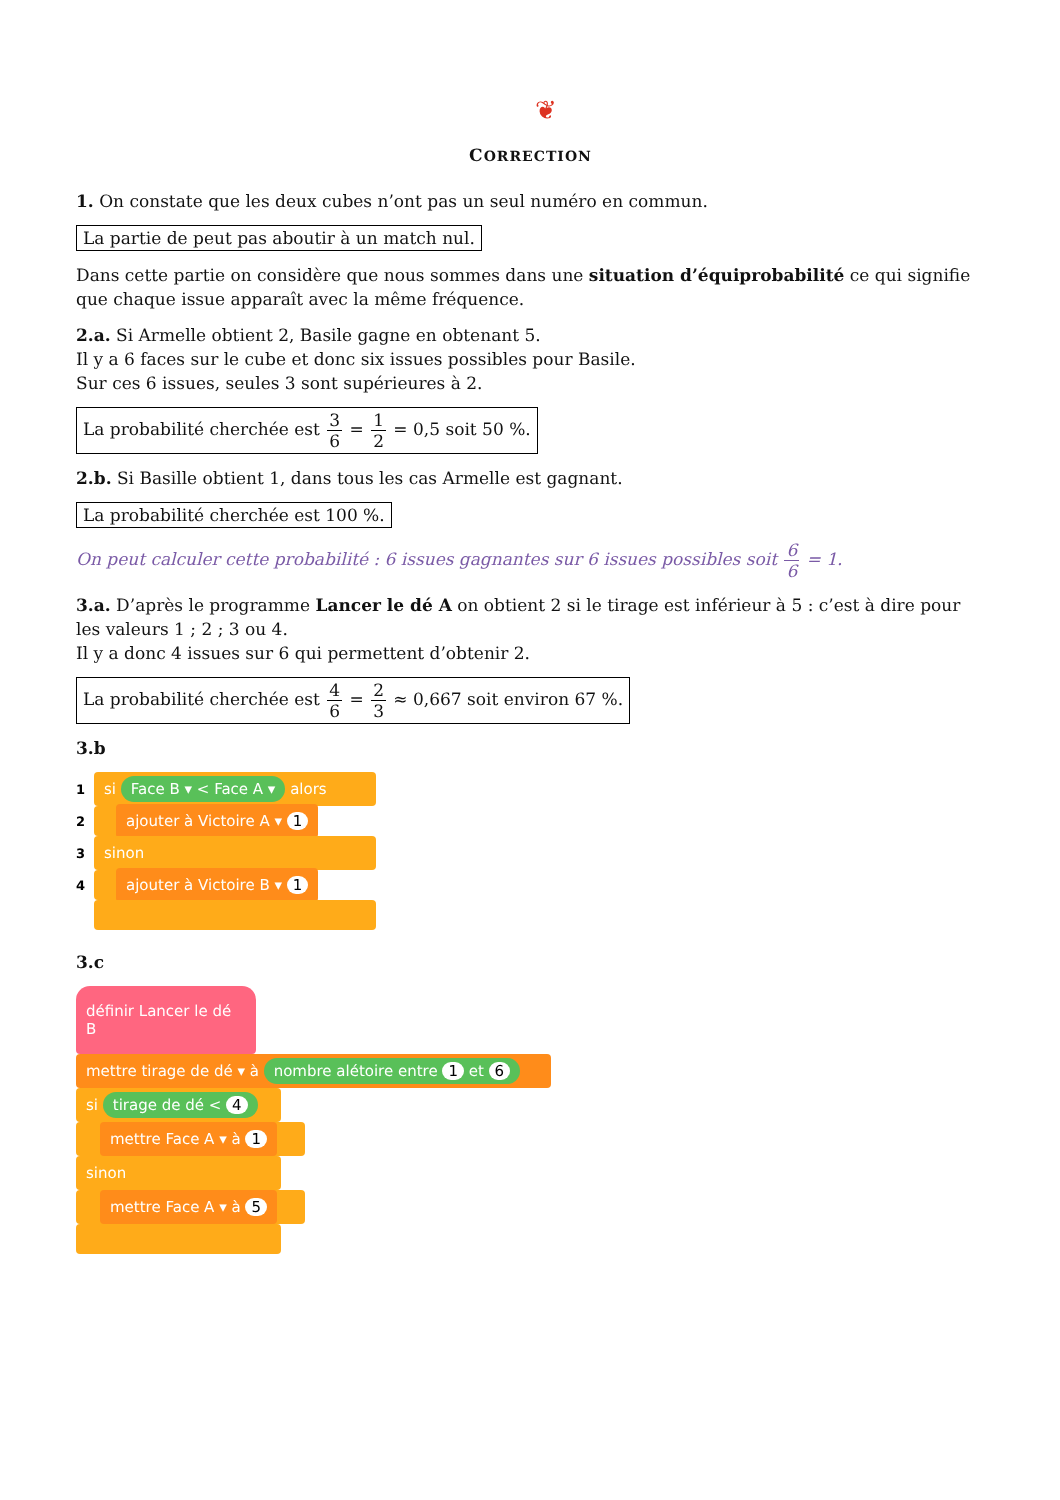❦
CORRECTION
1. On constate que les deux cubes n’ont pas un seul numéro en commun.
La partie de peut pas aboutir à un match nul.
Dans cette partie on considère que nous sommes dans une situation d’équiprobabilité ce qui signifie que chaque issue apparaît avec la même fréquence.
2.a. Si Armelle obtient 2, Basile gagne en obtenant 5.
Il y a 6 faces sur le cube et donc six issues possibles pour Basile.
Sur ces 6 issues, seules 3 sont supérieures à 2.
La probabilité cherchée est 3 6 = 1 2 = 0,5 soit 50 %.
2.b. Si Basille obtient 1, dans tous les cas Armelle est gagnant.
La probabilité cherchée est 100 %.
On peut calculer cette probabilité : 6 issues gagnantes sur 6 issues possibles soit 6 6 = 1.
3.a. D’après le programme Lancer le dé A on obtient 2 si le tirage est inférieur à 5 : c’est à dire pour les valeurs 1 ; 2 ; 3 ou 4.
Il y a donc 4 issues sur 6 qui permettent d’obtenir 2.
La probabilité cherchée est 4 6 = 2 3 ≈ 0,667 soit environ 67 %.
3.b
1
si Face B ▾ < Face A ▾ alors
2
ajouter à Victoire A ▾ 1
3
sinon
4
ajouter à Victoire B ▾ 1
3.c
définir Lancer le dé B
mettre tirage de dé ▾ à nombre alétoire entre 1 et 6
si tirage de dé < 4
mettre Face A ▾ à 1
sinon
mettre Face A ▾ à 5